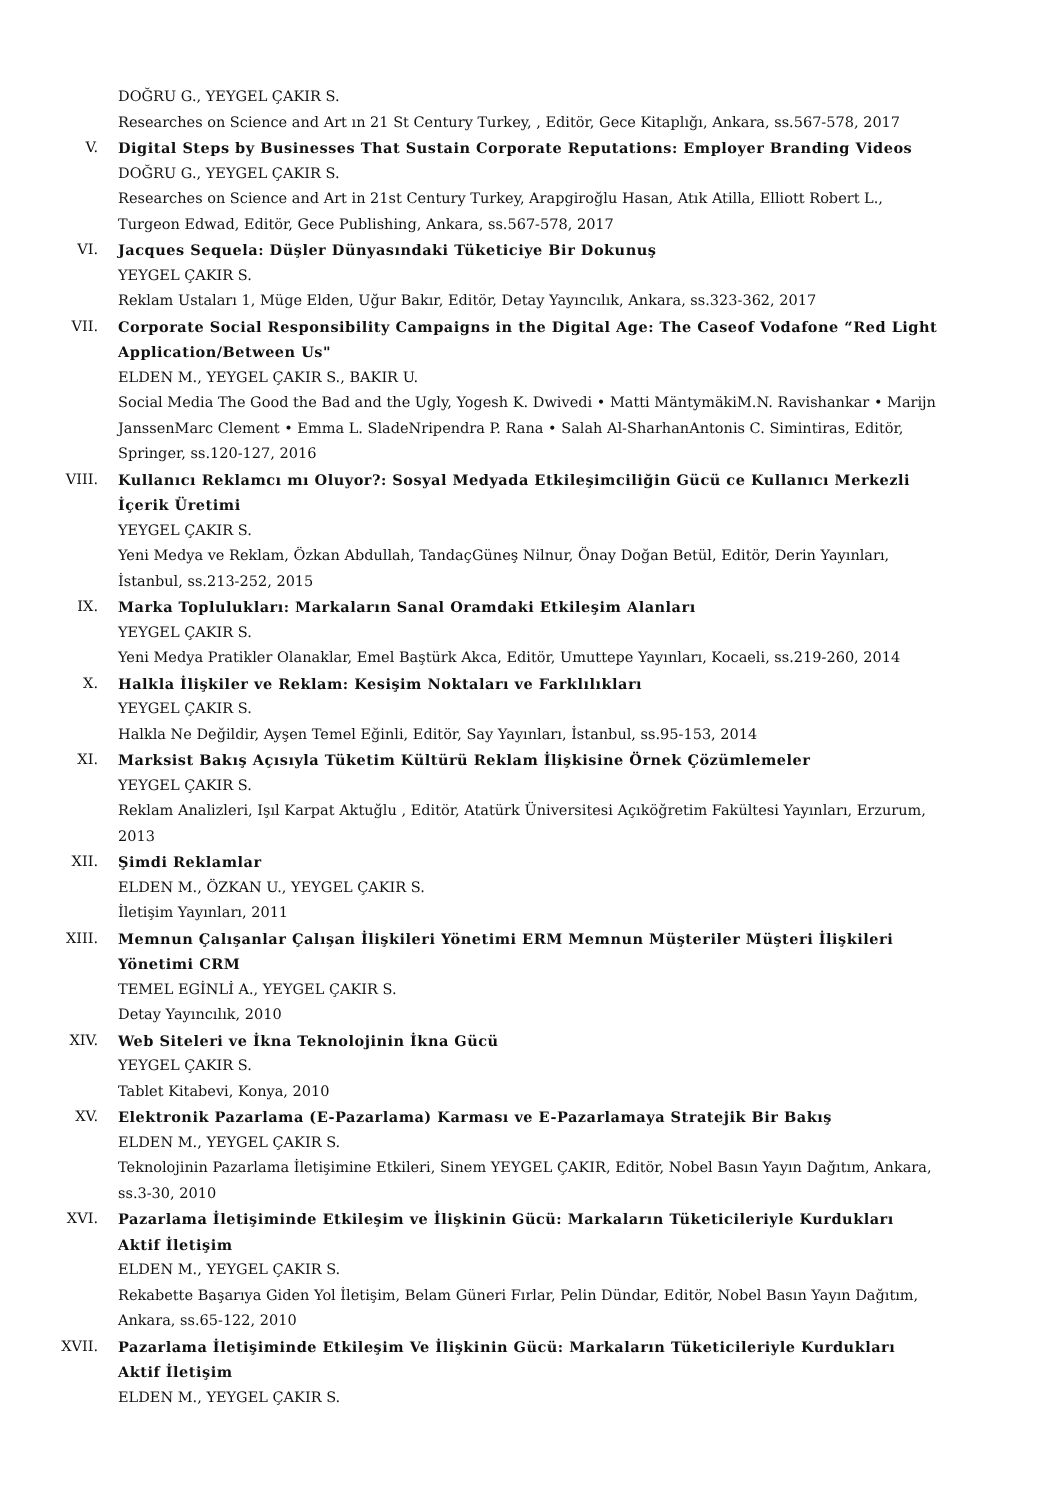DOĞRU G., YEYGEL ÇAKIR S.
Researches on Science and Art ın 21 St Century Turkey, , Editör, Gece Kitaplığı, Ankara, ss.567-578, 2017
V. Digital Steps by Businesses That Sustain Corporate Reputations: Employer Branding Videos
DOĞRU G., YEYGEL ÇAKIR S.
Researches on Science and Art in 21st Century Turkey, Arapgiroğlu Hasan, Atık Atilla, Elliott Robert L., Turgeon Edwad, Editör, Gece Publishing, Ankara, ss.567-578, 2017
VI. Jacques Sequela: Düşler Dünyasındaki Tüketiciye Bir Dokunuş
YEYGEL ÇAKIR S.
Reklam Ustaları 1, Müge Elden, Uğur Bakır, Editör, Detay Yayıncılık, Ankara, ss.323-362, 2017
VII. Corporate Social Responsibility Campaigns in the Digital Age: The Caseof Vodafone “Red Light Application/Between Us"
ELDEN M., YEYGEL ÇAKIR S., BAKIR U.
Social Media The Good the Bad and the Ugly, Yogesh K. Dwivedi • Matti MäntymäkiM.N. Ravishankar • Marijn JanssenMarc Clement • Emma L. SladeNripendra P. Rana • Salah Al-SharhanAntonis C. Simintiras, Editör, Springer, ss.120-127, 2016
VIII. Kullanıcı Reklamcı mı Oluyor?: Sosyal Medyada Etkileşimciliğin Gücü ce Kullanıcı Merkezli İçerik Üretimi
YEYGEL ÇAKIR S.
Yeni Medya ve Reklam, Özkan Abdullah, TandaçGüneş Nilnur, Önay Doğan Betül, Editör, Derin Yayınları, İstanbul, ss.213-252, 2015
IX. Marka Toplulukları: Markaların Sanal Oramdaki Etkileşim Alanları
YEYGEL ÇAKIR S.
Yeni Medya Pratikler Olanaklar, Emel Baştürk Akca, Editör, Umuttepe Yayınları, Kocaeli, ss.219-260, 2014
X. Halkla İlişkiler ve Reklam: Kesişim Noktaları ve Farklılıkları
YEYGEL ÇAKIR S.
Halkla Ne Değildir, Ayşen Temel Eğinli, Editör, Say Yayınları, İstanbul, ss.95-153, 2014
XI. Marksist Bakış Açısıyla Tüketim Kültürü Reklam İlişkisine Örnek Çözümlemeler
YEYGEL ÇAKIR S.
Reklam Analizleri, Işıl Karpat Aktuğlu , Editör, Atatürk Üniversitesi Açıköğretim Fakültesi Yayınları, Erzurum, 2013
XII. Şimdi Reklamlar
ELDEN M., ÖZKAN U., YEYGEL ÇAKIR S.
İletişim Yayınları, 2011
XIII. Memnun Çalışanlar Çalışan İlişkileri Yönetimi ERM Memnun Müşteriler Müşteri İlişkileri Yönetimi CRM
TEMEL EGİNLİ A., YEYGEL ÇAKIR S.
Detay Yayıncılık, 2010
XIV. Web Siteleri ve İkna Teknolojinin İkna Gücü
YEYGEL ÇAKIR S.
Tablet Kitabevi, Konya, 2010
XV. Elektronik Pazarlama (E-Pazarlama) Karması ve E-Pazarlamaya Stratejik Bir Bakış
ELDEN M., YEYGEL ÇAKIR S.
Teknolojinin Pazarlama İletişimine Etkileri, Sinem YEYGEL ÇAKIR, Editör, Nobel Basın Yayın Dağıtım, Ankara, ss.3-30, 2010
XVI. Pazarlama İletişiminde Etkileşim ve İlişkinin Gücü: Markaların Tüketicileriyle Kurdukları Aktif İletişim
ELDEN M., YEYGEL ÇAKIR S.
Rekabette Başarıya Giden Yol İletişim, Belam Güneri Fırlar, Pelin Dündar, Editör, Nobel Basın Yayın Dağıtım, Ankara, ss.65-122, 2010
XVII. Pazarlama İletişiminde Etkileşim Ve İlişkinin Gücü: Markaların Tüketicileriyle Kurdukları Aktif İletişim
ELDEN M., YEYGEL ÇAKIR S.